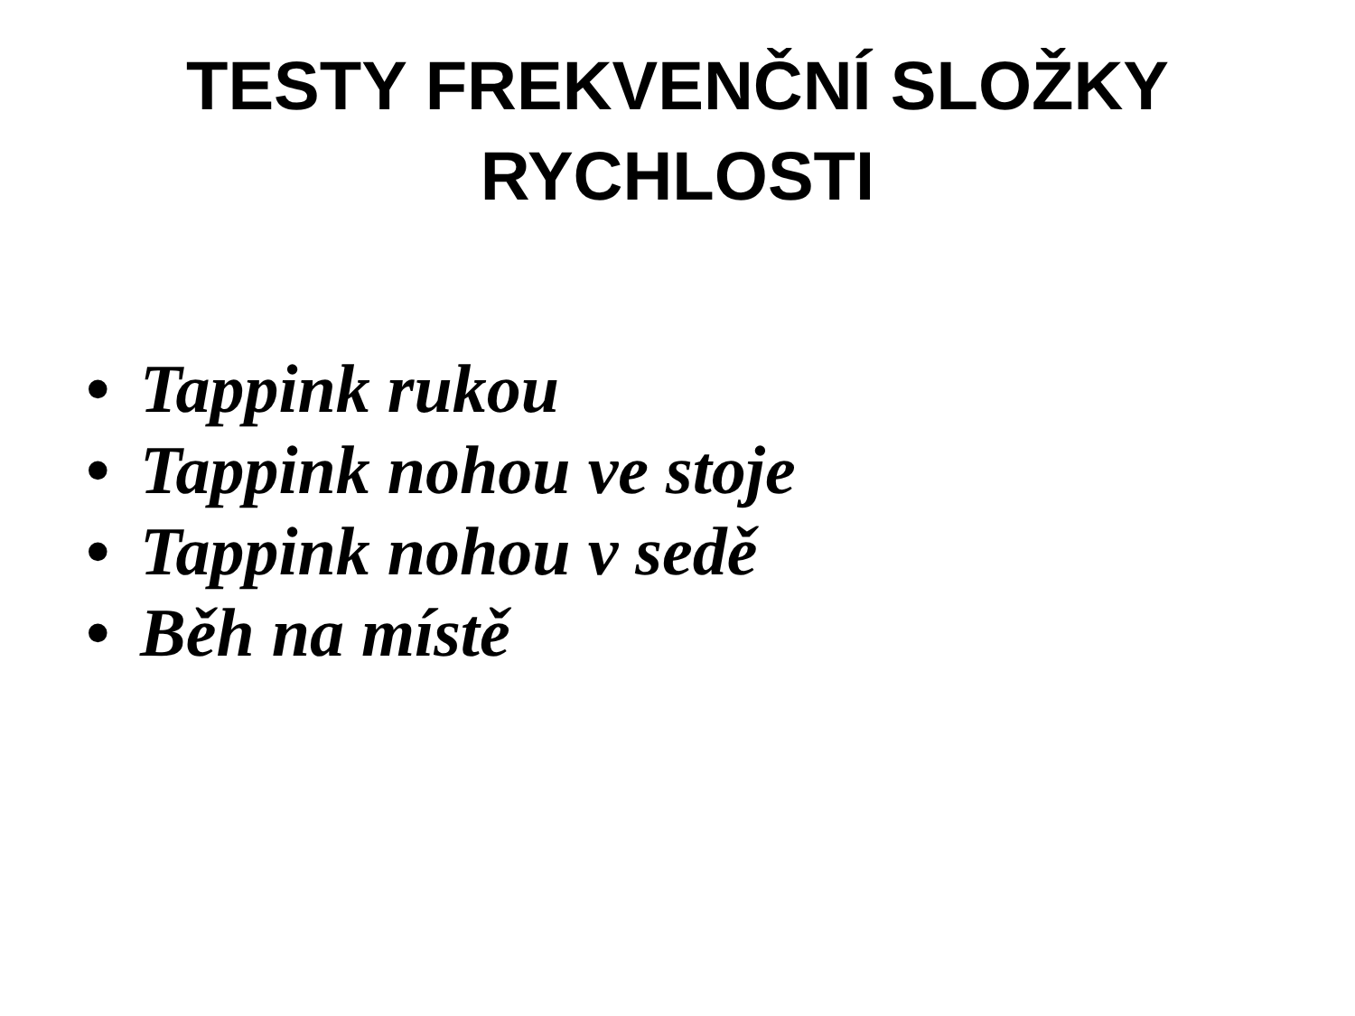TESTY FREKVENČNÍ SLOŽKY
RYCHLOSTI
• Tappink rukou
• Tappink nohou ve stoje
• Tappink nohou v sedě
• Běh na místě